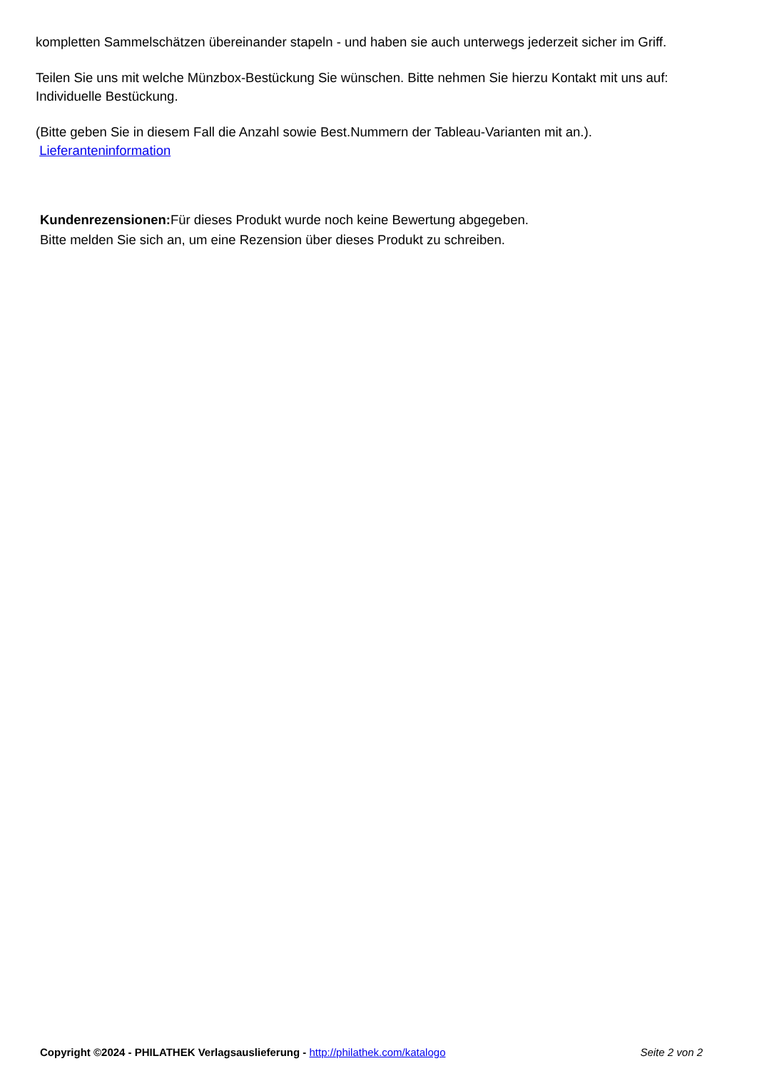kompletten Sammelschätzen übereinander stapeln - und haben sie auch unterwegs jederzeit sicher im Griff.
Teilen Sie uns mit welche Münzbox-Bestückung Sie wünschen. Bitte nehmen Sie hierzu Kontakt mit uns auf: Individuelle Bestückung.
(Bitte geben Sie in diesem Fall die Anzahl sowie Best.Nummern der Tableau-Varianten mit an.).
Lieferanteninformation
Kundenrezensionen: Für dieses Produkt wurde noch keine Bewertung abgegeben.
Bitte melden Sie sich an, um eine Rezension über dieses Produkt zu schreiben.
Copyright ©2024 - PHILATHEK Verlagsauslieferung - http://philathek.com/katalogo Seite 2 von 2